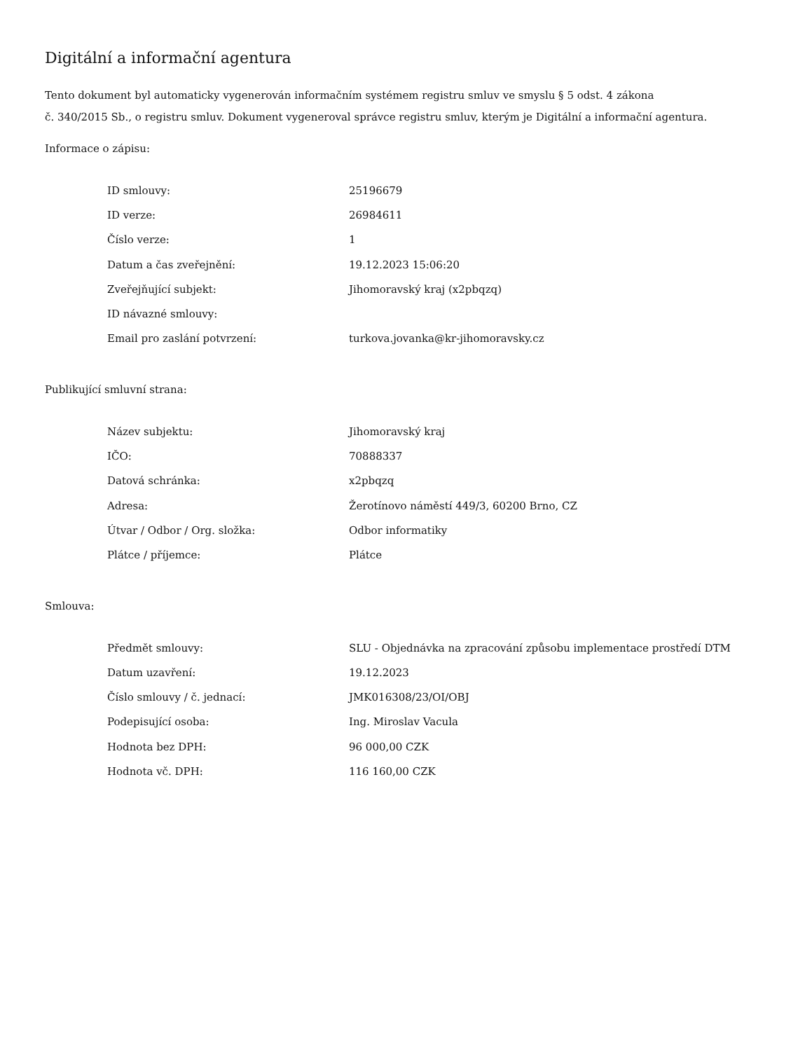Digitální a informační agentura
Tento dokument byl automaticky vygenerován informačním systémem registru smluv ve smyslu § 5 odst. 4 zákona
č. 340/2015 Sb., o registru smluv. Dokument vygeneroval správce registru smluv, kterým je Digitální a informační agentura.
Informace o zápisu:
| ID smlouvy: | 25196679 |
| ID verze: | 26984611 |
| Číslo verze: | 1 |
| Datum a čas zveřejnění: | 19.12.2023 15:06:20 |
| Zveřejňující subjekt: | Jihomoravský kraj (x2pbqzq) |
| ID návazné smlouvy: | |
| Email pro zaslání potvrzení: | turkova.jovanka@kr-jihomoravsky.cz |
Publikující smluvní strana:
| Název subjektu: | Jihomoravský kraj |
| IČO: | 70888337 |
| Datová schránka: | x2pbqzq |
| Adresa: | Žerotínovo náměstí 449/3, 60200 Brno, CZ |
| Útvar / Odbor / Org. složka: | Odbor informatiky |
| Plátce / příjemce: | Plátce |
Smlouva:
| Předmět smlouvy: | SLU - Objednávka na zpracování způsobu implementace prostředí DTM |
| Datum uzavření: | 19.12.2023 |
| Číslo smlouvy / č. jednací: | JMK016308/23/OI/OBJ |
| Podepisující osoba: | Ing. Miroslav Vacula |
| Hodnota bez DPH: | 96 000,00 CZK |
| Hodnota vč. DPH: | 116 160,00 CZK |